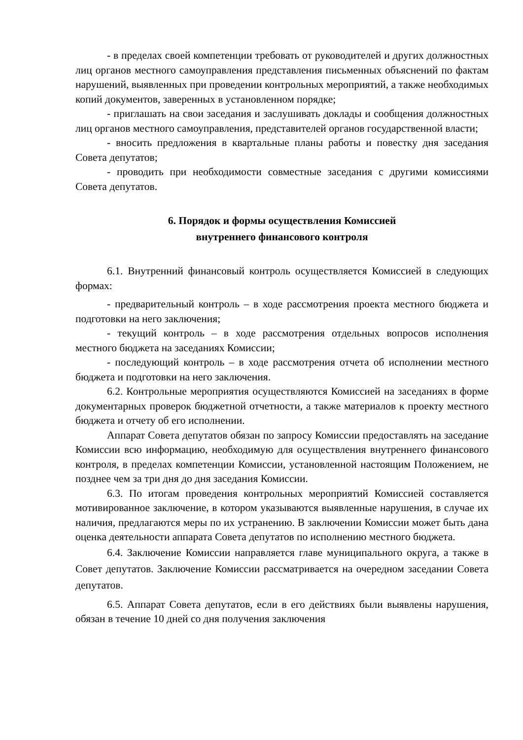- в пределах своей компетенции требовать от руководителей и других должностных лиц органов местного самоуправления представления письменных объяснений по фактам нарушений, выявленных при проведении контрольных мероприятий, а также необходимых копий документов, заверенных в установленном порядке;
- приглашать на свои заседания и заслушивать доклады и сообщения должностных лиц органов местного самоуправления, представителей органов государственной власти;
- вносить предложения в квартальные планы работы и повестку дня заседания Совета депутатов;
- проводить при необходимости совместные заседания с другими комиссиями Совета депутатов.
6. Порядок и формы осуществления Комиссией
внутреннего финансового контроля
6.1. Внутренний финансовый контроль осуществляется Комиссией в следующих формах:
- предварительный контроль – в ходе рассмотрения проекта местного бюджета и подготовки на него заключения;
- текущий контроль – в ходе рассмотрения отдельных вопросов исполнения местного бюджета на заседаниях Комиссии;
- последующий контроль – в ходе рассмотрения отчета об исполнении местного бюджета и подготовки на него заключения.
6.2. Контрольные мероприятия осуществляются Комиссией на заседаниях в форме документарных проверок бюджетной отчетности, а также материалов к проекту местного бюджета и отчету об его исполнении.
Аппарат Совета депутатов обязан по запросу Комиссии предоставлять на заседание Комиссии всю информацию, необходимую для осуществления внутреннего финансового контроля, в пределах компетенции Комиссии, установленной настоящим Положением, не позднее чем за три дня до дня заседания Комиссии.
6.3. По итогам проведения контрольных мероприятий Комиссией составляется мотивированное заключение, в котором указываются выявленные нарушения, в случае их наличия, предлагаются меры по их устранению. В заключении Комиссии может быть дана оценка деятельности аппарата Совета депутатов по исполнению местного бюджета.
6.4. Заключение Комиссии направляется главе муниципального округа, а также в Совет депутатов. Заключение Комиссии рассматривается на очередном заседании Совета депутатов.
6.5. Аппарат Совета депутатов, если в его действиях были выявлены нарушения, обязан в течение 10 дней со дня получения заключения